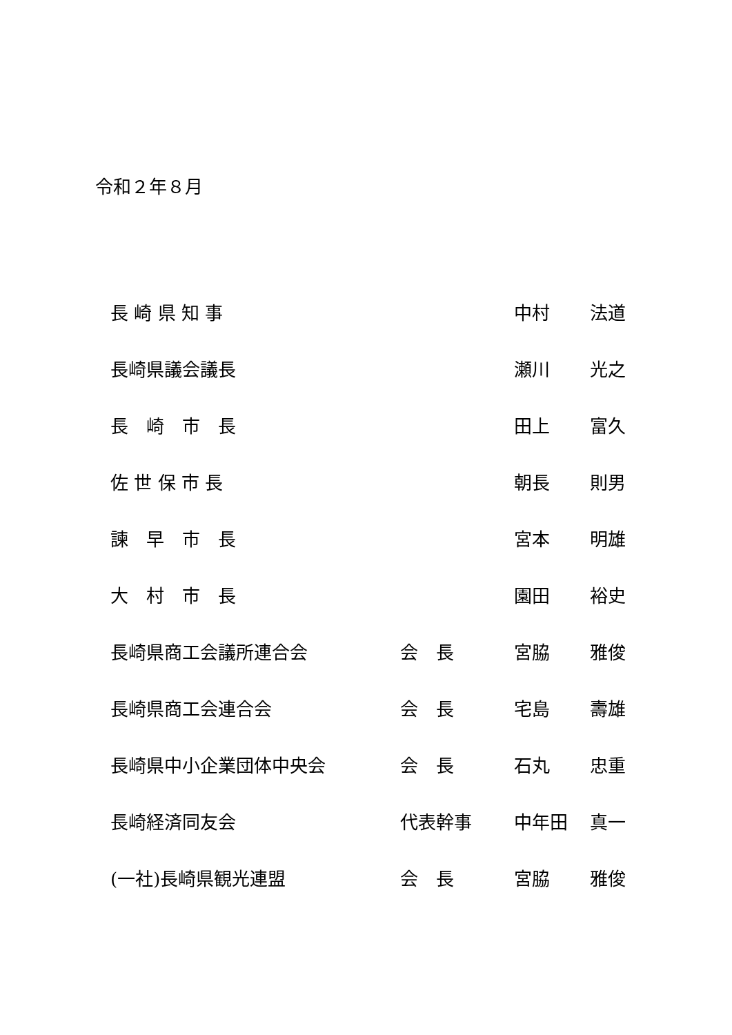令和２年８月
| 長 崎 県 知 事 | | 中村 | 法道 |
| 長崎県議会議長 | | 瀬川 | 光之 |
| 長 崎 市 長 | | 田上 | 富久 |
| 佐 世 保 市 長 | | 朝長 | 則男 |
| 諫 早 市 長 | | 宮本 | 明雄 |
| 大 村 市 長 | | 園田 | 裕史 |
| 長崎県商工会議所連合会 | 会 長 | 宮脇 | 雅俊 |
| 長崎県商工会連合会 | 会 長 | 宅島 | 壽雄 |
| 長崎県中小企業団体中央会 | 会 長 | 石丸 | 忠重 |
| 長崎経済同友会 | 代表幹事 | 中年田 | 真一 |
| (一社)長崎県観光連盟 | 会 長 | 宮脇 | 雅俊 |